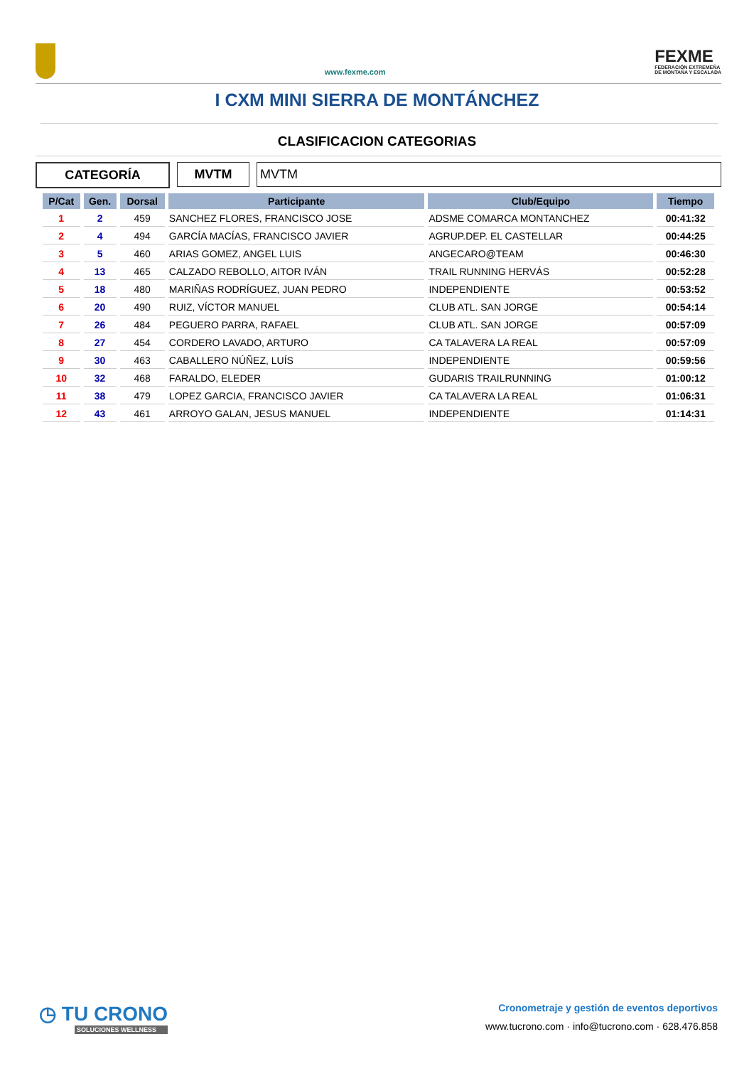www.fexme.com
FEXME
FEDERACIÓN EXTREMEÑA
DE MONTAÑA Y ESCALADA
I CXM MINI SIERRA DE MONTÁNCHEZ
CLASIFICACION CATEGORIAS
CATEGORÍA MVTM MVTM
| P/Cat | Gen. | Dorsal | Participante | Club/Equipo | Tiempo |
| --- | --- | --- | --- | --- | --- |
| 1 | 2 | 459 | SANCHEZ FLORES, FRANCISCO JOSE | ADSME COMARCA MONTANCHEZ | 00:41:32 |
| 2 | 4 | 494 | GARCÍA MACÍAS, FRANCISCO JAVIER | AGRUP.DEP. EL CASTELLAR | 00:44:25 |
| 3 | 5 | 460 | ARIAS GOMEZ, ANGEL LUIS | ANGECARO@TEAM | 00:46:30 |
| 4 | 13 | 465 | CALZADO REBOLLO, AITOR IVÁN | TRAIL RUNNING HERVÁS | 00:52:28 |
| 5 | 18 | 480 | MARIÑAS RODRÍGUEZ, JUAN PEDRO | INDEPENDIENTE | 00:53:52 |
| 6 | 20 | 490 | RUIZ, VÍCTOR MANUEL | CLUB ATL. SAN JORGE | 00:54:14 |
| 7 | 26 | 484 | PEGUERO PARRA, RAFAEL | CLUB ATL. SAN JORGE | 00:57:09 |
| 8 | 27 | 454 | CORDERO LAVADO, ARTURO | CA TALAVERA LA REAL | 00:57:09 |
| 9 | 30 | 463 | CABALLERO NÚÑEZ, LUÍS | INDEPENDIENTE | 00:59:56 |
| 10 | 32 | 468 | FARALDO, ELEDER | GUDARIS TRAILRUNNING | 01:00:12 |
| 11 | 38 | 479 | LOPEZ GARCIA, FRANCISCO JAVIER | CA TALAVERA LA REAL | 01:06:31 |
| 12 | 43 | 461 | ARROYO GALAN, JESUS MANUEL | INDEPENDIENTE | 01:14:31 |
◷ TU CRONO
SOLUCIONES WELLNESS
Cronometraje y gestión de eventos deportivos
www.tucrono.com · info@tucrono.com · 628.476.858